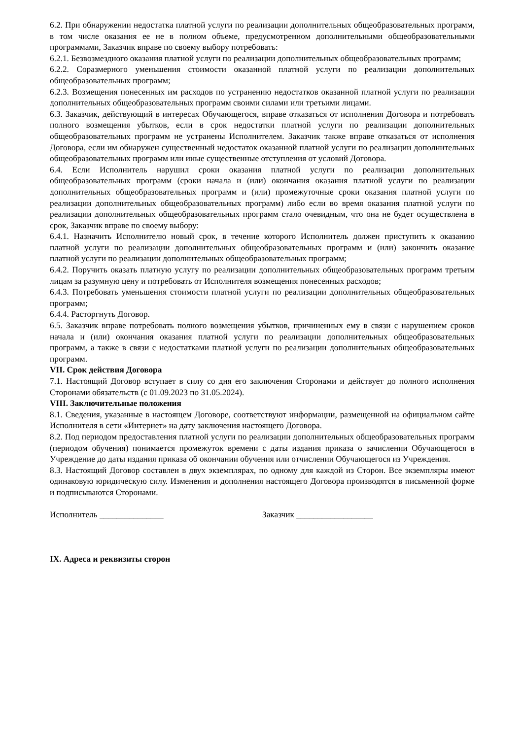6.2. При обнаружении недостатка платной услуги по реализации дополнительных общеобразовательных программ, в том числе оказания ее не в полном объеме, предусмотренном дополнительными общеобразовательными программами, Заказчик вправе по своему выбору потребовать:
6.2.1. Безвозмездного оказания платной услуги по реализации дополнительных общеобразовательных программ;
6.2.2. Соразмерного уменьшения стоимости оказанной платной услуги по реализации дополнительных общеобразовательных программ;
6.2.3. Возмещения понесенных им расходов по устранению недостатков оказанной платной услуги по реализации дополнительных общеобразовательных программ своими силами или третьими лицами.
6.3. Заказчик, действующий в интересах Обучающегося, вправе отказаться от исполнения Договора и потребовать полного возмещения убытков, если в срок недостатки платной услуги по реализации дополнительных общеобразовательных программ не устранены Исполнителем. Заказчик также вправе отказаться от исполнения Договора, если им обнаружен существенный недостаток оказанной платной услуги по реализации дополнительных общеобразовательных программ или иные существенные отступления от условий Договора.
6.4. Если Исполнитель нарушил сроки оказания платной услуги по реализации дополнительных общеобразовательных программ (сроки начала и (или) окончания оказания платной услуги по реализации дополнительных общеобразовательных программ и (или) промежуточные сроки оказания платной услуги по реализации дополнительных общеобразовательных программ) либо если во время оказания платной услуги по реализации дополнительных общеобразовательных программ стало очевидным, что она не будет осуществлена в срок, Заказчик вправе по своему выбору:
6.4.1. Назначить Исполнителю новый срок, в течение которого Исполнитель должен приступить к оказанию платной услуги по реализации дополнительных общеобразовательных программ и (или) закончить оказание платной услуги по реализации дополнительных общеобразовательных программ;
6.4.2. Поручить оказать платную услугу по реализации дополнительных общеобразовательных программ третьим лицам за разумную цену и потребовать от Исполнителя возмещения понесенных расходов;
6.4.3. Потребовать уменьшения стоимости платной услуги по реализации дополнительных общеобразовательных программ;
6.4.4. Расторгнуть Договор.
6.5. Заказчик вправе потребовать полного возмещения убытков, причиненных ему в связи с нарушением сроков начала и (или) окончания оказания платной услуги по реализации дополнительных общеобразовательных программ, а также в связи с недостатками платной услуги по реализации дополнительных общеобразовательных программ.
VII. Срок действия Договора
7.1. Настоящий Договор вступает в силу со дня его заключения Сторонами и действует до полного исполнения Сторонами обязательств (с 01.09.2023 по 31.05.2024).
VIII. Заключительные положения
8.1. Сведения, указанные в настоящем Договоре, соответствуют информации, размещенной на официальном сайте Исполнителя в сети «Интернет» на дату заключения настоящего Договора.
8.2. Под периодом предоставления платной услуги по реализации дополнительных общеобразовательных программ (периодом обучения) понимается промежуток времени с даты издания приказа о зачислении Обучающегося в Учреждение до даты издания приказа об окончании обучения или отчислении Обучающегося из Учреждения.
8.3. Настоящий Договор составлен в двух экземплярах, по одному для каждой из Сторон. Все экземпляры имеют одинаковую юридическую силу. Изменения и дополнения настоящего Договора производятся в письменной форме и подписываются Сторонами.
Исполнитель _______________ Заказчик __________________
IX. Адреса и реквизиты сторон